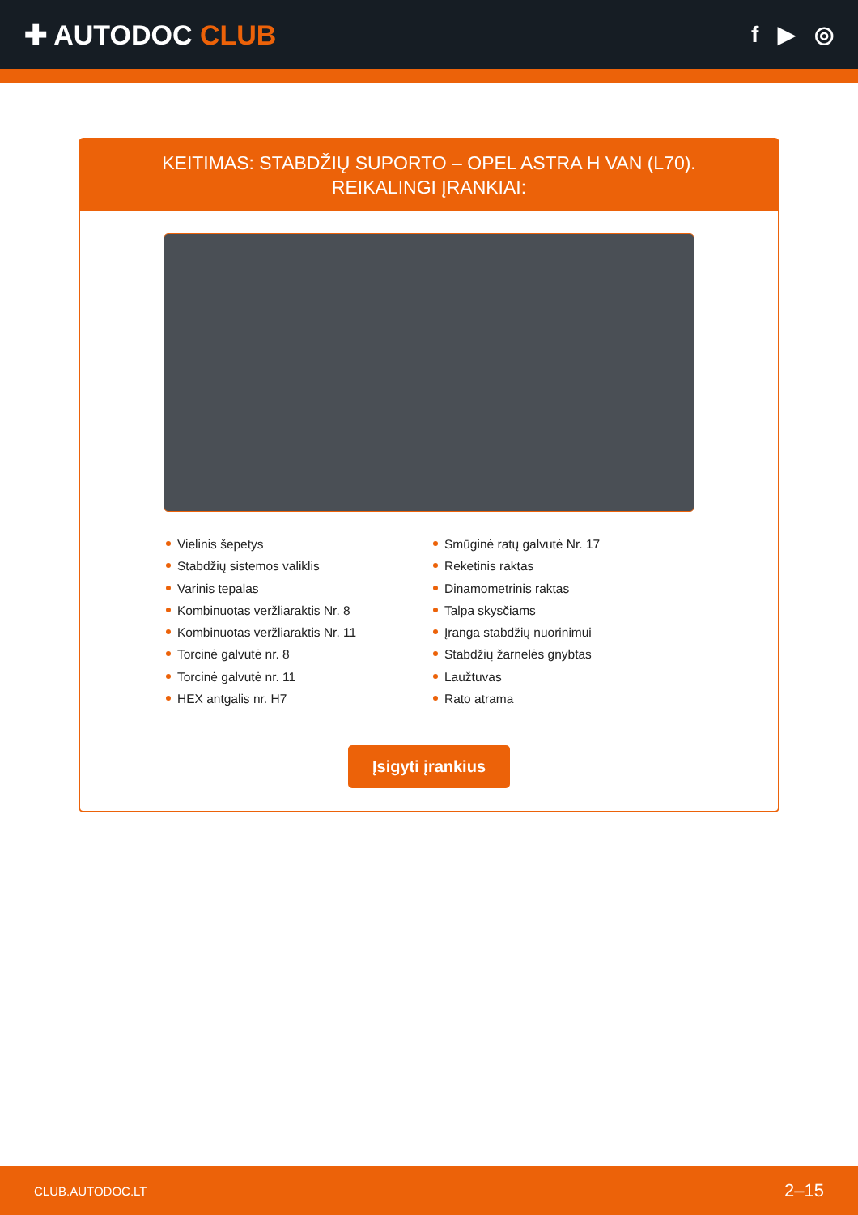✚ AUTODOC CLUB
f ▶ ◎
KEITIMAS: STABDŽIŲ SUPORTO – OPEL ASTRA H VAN (L70). REIKALINGI ĮRANKIAI:
Vielinis šepetys
Stabdžių sistemos valiklis
Varinis tepalas
Kombinuotas veržliaraktis Nr. 8
Kombinuotas veržliaraktis Nr. 11
Torcinė galvutė nr. 8
Torcinė galvutė nr. 11
HEX antgalis nr. H7
Smūginė ratų galvutė Nr. 17
Reketinis raktas
Dinamometrinis raktas
Talpa skysčiams
Įranga stabdžių nuorinimui
Stabdžių žarnelės gnybtas
Laužtuvas
Rato atrama
Įsigyti įrankius
CLUB.AUTODOC.LT 2–15